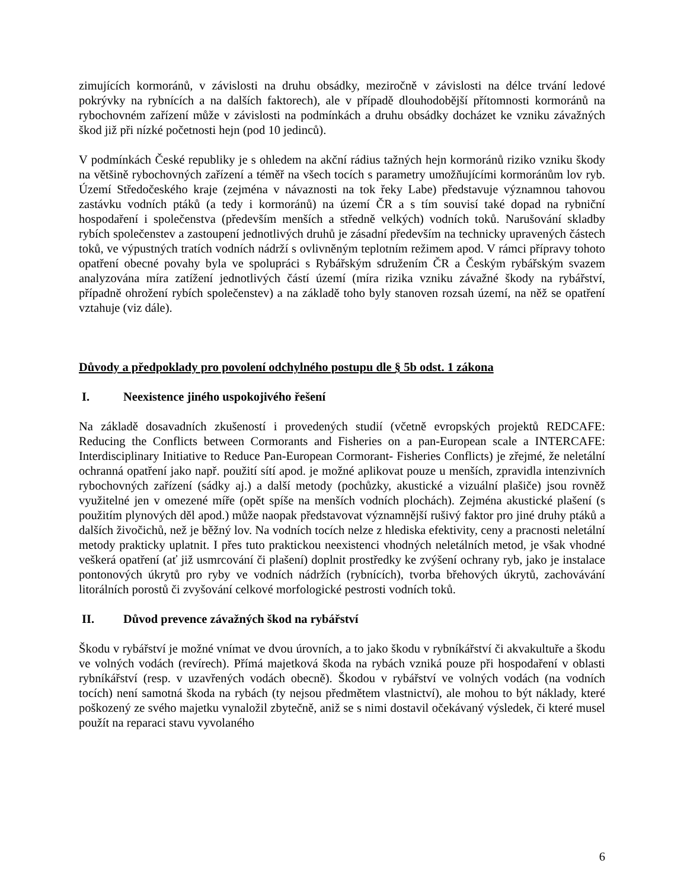zimujících kormoránů, v závislosti na druhu obsádky, meziročně v závislosti na délce trvání ledové pokrývky na rybnících a na dalších faktorech), ale v případě dlouhodobější přítomnosti kormoránů na rybochovném zařízení může v závislosti na podmínkách a druhu obsádky docházet ke vzniku závažných škod již při nízké početnosti hejn (pod 10 jedinců).
V podmínkách České republiky je s ohledem na akční rádius tažných hejn kormoránů riziko vzniku škody na většině rybochovných zařízení a téměř na všech tocích s parametry umožňujícími kormoránům lov ryb. Území Středočeského kraje (zejména v návaznosti na tok řeky Labe) představuje významnou tahovou zastávku vodních ptáků (a tedy i kormoránů) na území ČR a s tím souvisí také dopad na rybniční hospodaření i společenstva (především menších a středně velkých) vodních toků. Narušování skladby rybích společenstev a zastoupení jednotlivých druhů je zásadní především na technicky upravených částech toků, ve výpustných tratích vodních nádrží s ovlivněným teplotním režimem apod. V rámci přípravy tohoto opatření obecné povahy byla ve spolupráci s Rybářským sdružením ČR a Českým rybářským svazem analyzována míra zatížení jednotlivých částí území (míra rizika vzniku závažné škody na rybářství, případně ohrožení rybích společenstev) a na základě toho byly stanoven rozsah území, na něž se opatření vztahuje (viz dále).
Důvody a předpoklady pro povolení odchylného postupu dle § 5b odst. 1 zákona
I. Neexistence jiného uspokojivého řešení
Na základě dosavadních zkušeností i provedených studií (včetně evropských projektů REDCAFE: Reducing the Conflicts between Cormorants and Fisheries on a pan-European scale a INTERCAFE: Interdisciplinary Initiative to Reduce Pan-European Cormorant- Fisheries Conflicts) je zřejmé, že neletální ochranná opatření jako např. použití sítí apod. je možné aplikovat pouze u menších, zpravidla intenzivních rybochovných zařízení (sádky aj.) a další metody (pochůzky, akustické a vizuální plašiče) jsou rovněž využitelné jen v omezené míře (opět spíše na menších vodních plochách). Zejména akustické plašení (s použitím plynových děl apod.) může naopak představovat významnější rušivý faktor pro jiné druhy ptáků a dalších živočichů, než je běžný lov. Na vodních tocích nelze z hlediska efektivity, ceny a pracnosti neletální metody prakticky uplatnit. I přes tuto praktickou neexistenci vhodných neletálních metod, je však vhodné veškerá opatření (ať již usmrcování či plašení) doplnit prostředky ke zvýšení ochrany ryb, jako je instalace pontonových úkrytů pro ryby ve vodních nádržích (rybnících), tvorba břehových úkrytů, zachovávání litorálních porostů či zvyšování celkové morfologické pestrosti vodních toků.
II. Důvod prevence závažných škod na rybářství
Škodu v rybářství je možné vnímat ve dvou úrovních, a to jako škodu v rybníkářství či akvakultuře a škodu ve volných vodách (revírech). Přímá majetková škoda na rybách vzniká pouze při hospodaření v oblasti rybníkářství (resp. v uzavřených vodách obecně). Škodou v rybářství ve volných vodách (na vodních tocích) není samotná škoda na rybách (ty nejsou předmětem vlastnictví), ale mohou to být náklady, které poškozený ze svého majetku vynaložil zbytečně, aniž se s nimi dostavil očekávaný výsledek, či které musel použít na reparaci stavu vyvolaného
6